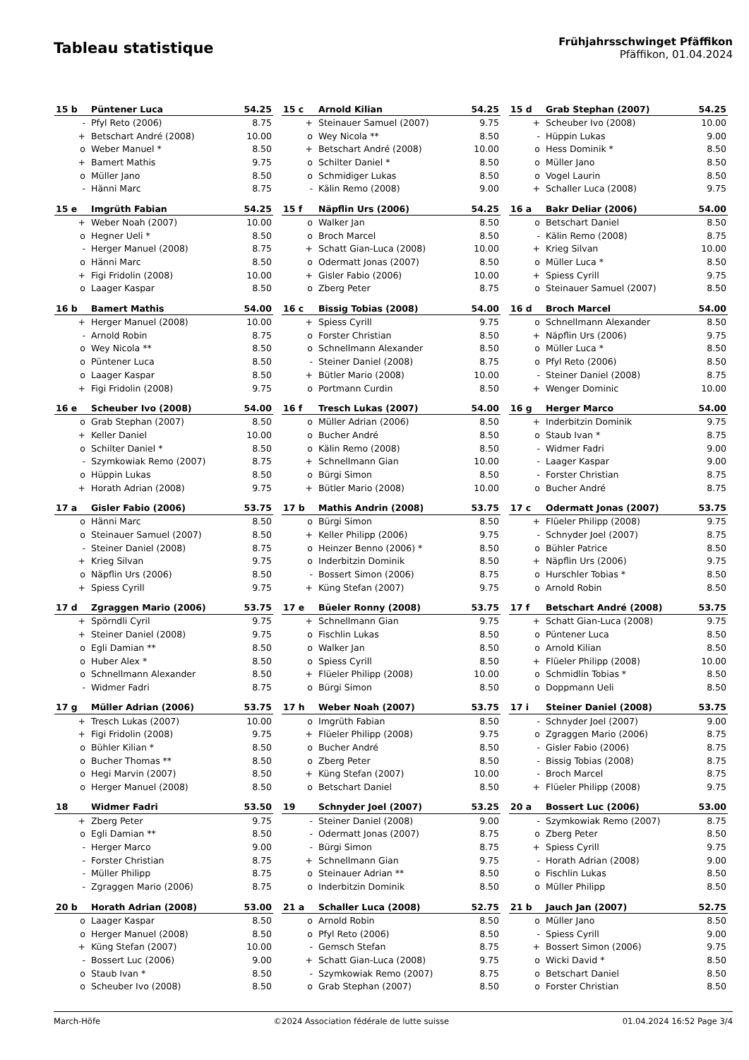Tableau statistique
Frühjahrsschwinget Pfäffikon
Pfäffikon, 01.04.2024
| 15 b | Püntener Luca | 54.25 |
| --- | --- | --- |
| - | Pfyl Reto (2006) | 8.75 |
| + | Betschart André (2008) | 10.00 |
| o | Weber Manuel * | 8.50 |
| + | Bamert Mathis | 9.75 |
| o | Müller Jano | 8.50 |
| - | Hänni Marc | 8.75 |
| 15 c | Arnold Kilian | 54.25 |
| --- | --- | --- |
| + | Steinauer Samuel (2007) | 9.75 |
| o | Wey Nicola ** | 8.50 |
| + | Betschart André (2008) | 10.00 |
| o | Schilter Daniel * | 8.50 |
| o | Schmidiger Lukas | 8.50 |
| - | Kälin Remo (2008) | 9.00 |
| 15 d | Grab Stephan (2007) | 54.25 |
| --- | --- | --- |
| + | Scheuber Ivo (2008) | 10.00 |
| - | Hüppin Lukas | 9.00 |
| o | Hess Dominik * | 8.50 |
| o | Müller Jano | 8.50 |
| o | Vogel Laurin | 8.50 |
| + | Schaller Luca (2008) | 9.75 |
| 15 e | Imgrüth Fabian | 54.25 |
| --- | --- | --- |
| + | Weber Noah (2007) | 10.00 |
| o | Hegner Ueli * | 8.50 |
| - | Herger Manuel (2008) | 8.75 |
| o | Hänni Marc | 8.50 |
| + | Figi Fridolin (2008) | 10.00 |
| o | Laager Kaspar | 8.50 |
| 15 f | Näpflin Urs (2006) | 54.25 |
| --- | --- | --- |
| o | Walker Jan | 8.50 |
| o | Broch Marcel | 8.50 |
| + | Schatt Gian-Luca (2008) | 10.00 |
| o | Odermatt Jonas (2007) | 8.50 |
| + | Gisler Fabio (2006) | 10.00 |
| o | Zberg Peter | 8.75 |
| 16 a | Bakr Deliar (2006) | 54.00 |
| --- | --- | --- |
| o | Betschart Daniel | 8.50 |
| - | Kälin Remo (2008) | 8.75 |
| + | Krieg Silvan | 10.00 |
| o | Müller Luca * | 8.50 |
| + | Spiess Cyrill | 9.75 |
| o | Steinauer Samuel (2007) | 8.50 |
| 16 b | Bamert Mathis | 54.00 |
| --- | --- | --- |
| + | Herger Manuel (2008) | 10.00 |
| - | Arnold Robin | 8.75 |
| o | Wey Nicola ** | 8.50 |
| o | Püntener Luca | 8.50 |
| o | Laager Kaspar | 8.50 |
| + | Figi Fridolin (2008) | 9.75 |
| 16 c | Bissig Tobias (2008) | 54.00 |
| --- | --- | --- |
| + | Spiess Cyrill | 9.75 |
| o | Forster Christian | 8.50 |
| o | Schnellmann Alexander | 8.50 |
| - | Steiner Daniel (2008) | 8.75 |
| + | Bütler Mario (2008) | 10.00 |
| o | Portmann Curdin | 8.50 |
| 16 d | Broch Marcel | 54.00 |
| --- | --- | --- |
| o | Schnellmann Alexander | 8.50 |
| + | Näpflin Urs (2006) | 9.75 |
| o | Müller Luca * | 8.50 |
| o | Pfyl Reto (2006) | 8.50 |
| - | Steiner Daniel (2008) | 8.75 |
| + | Wenger Dominic | 10.00 |
| 16 e | Scheuber Ivo (2008) | 54.00 |
| --- | --- | --- |
| o | Grab Stephan (2007) | 8.50 |
| + | Keller Daniel | 10.00 |
| o | Schilter Daniel * | 8.50 |
| - | Szymkowiak Remo (2007) | 8.75 |
| o | Hüppin Lukas | 8.50 |
| + | Horath Adrian (2008) | 9.75 |
| 16 f | Tresch Lukas (2007) | 54.00 |
| --- | --- | --- |
| o | Müller Adrian (2006) | 8.50 |
| o | Bucher André | 8.50 |
| o | Kälin Remo (2008) | 8.50 |
| + | Schnellmann Gian | 10.00 |
| o | Bürgi Simon | 8.50 |
| + | Bütler Mario (2008) | 10.00 |
| 16 g | Herger Marco | 54.00 |
| --- | --- | --- |
| + | Inderbitzin Dominik | 9.75 |
| o | Staub Ivan * | 8.75 |
| - | Widmer Fadri | 9.00 |
| - | Laager Kaspar | 9.00 |
| - | Forster Christian | 8.75 |
| o | Bucher André | 8.75 |
| 17 a | Gisler Fabio (2006) | 53.75 |
| --- | --- | --- |
| o | Hänni Marc | 8.50 |
| o | Steinauer Samuel (2007) | 8.50 |
| - | Steiner Daniel (2008) | 8.75 |
| + | Krieg Silvan | 9.75 |
| o | Näpflin Urs (2006) | 8.50 |
| + | Spiess Cyrill | 9.75 |
| 17 b | Mathis Andrin (2008) | 53.75 |
| --- | --- | --- |
| o | Bürgi Simon | 8.50 |
| + | Keller Philipp (2006) | 9.75 |
| o | Heinzer Benno (2006) * | 8.50 |
| o | Inderbitzin Dominik | 8.50 |
| - | Bossert Simon (2006) | 8.75 |
| + | Küng Stefan (2007) | 9.75 |
| 17 c | Odermatt Jonas (2007) | 53.75 |
| --- | --- | --- |
| + | Flüeler Philipp (2008) | 9.75 |
| - | Schnyder Joel (2007) | 8.75 |
| o | Bühler Patrice | 8.50 |
| + | Näpflin Urs (2006) | 9.75 |
| o | Hurschler Tobias * | 8.50 |
| o | Arnold Robin | 8.50 |
| 17 d | Zgraggen Mario (2006) | 53.75 |
| --- | --- | --- |
| + | Spörndli Cyril | 9.75 |
| + | Steiner Daniel (2008) | 9.75 |
| o | Egli Damian ** | 8.50 |
| o | Huber Alex * | 8.50 |
| o | Schnellmann Alexander | 8.50 |
| - | Widmer Fadri | 8.75 |
| 17 e | Büeler Ronny (2008) | 53.75 |
| --- | --- | --- |
| + | Schnellmann Gian | 9.75 |
| o | Fischlin Lukas | 8.50 |
| o | Walker Jan | 8.50 |
| o | Spiess Cyrill | 8.50 |
| + | Flüeler Philipp (2008) | 10.00 |
| o | Bürgi Simon | 8.50 |
| 17 f | Betschart André (2008) | 53.75 |
| --- | --- | --- |
| + | Schatt Gian-Luca (2008) | 9.75 |
| o | Püntener Luca | 8.50 |
| o | Arnold Kilian | 8.50 |
| + | Flüeler Philipp (2008) | 10.00 |
| o | Schmidlin Tobias * | 8.50 |
| o | Doppmann Ueli | 8.50 |
| 17 g | Müller Adrian (2006) | 53.75 |
| --- | --- | --- |
| + | Tresch Lukas (2007) | 10.00 |
| + | Figi Fridolin (2008) | 9.75 |
| o | Bühler Kilian * | 8.50 |
| o | Bucher Thomas ** | 8.50 |
| o | Hegi Marvin (2007) | 8.50 |
| o | Herger Manuel (2008) | 8.50 |
| 17 h | Weber Noah (2007) | 53.75 |
| --- | --- | --- |
| o | Imgrüth Fabian | 8.50 |
| + | Flüeler Philipp (2008) | 9.75 |
| o | Bucher André | 8.50 |
| o | Zberg Peter | 8.50 |
| + | Küng Stefan (2007) | 10.00 |
| o | Betschart Daniel | 8.50 |
| 17 i | Steiner Daniel (2008) | 53.75 |
| --- | --- | --- |
| - | Schnyder Joel (2007) | 9.00 |
| o | Zgraggen Mario (2006) | 8.75 |
| - | Gisler Fabio (2006) | 8.75 |
| - | Bissig Tobias (2008) | 8.75 |
| - | Broch Marcel | 8.75 |
| + | Flüeler Philipp (2008) | 9.75 |
| 18 | Widmer Fadri | 53.50 |
| --- | --- | --- |
| + | Zberg Peter | 9.75 |
| o | Egli Damian ** | 8.50 |
| - | Herger Marco | 9.00 |
| - | Forster Christian | 8.75 |
| - | Müller Philipp | 8.75 |
| - | Zgraggen Mario (2006) | 8.75 |
| 19 | Schnyder Joel (2007) | 53.25 |
| --- | --- | --- |
| - | Steiner Daniel (2008) | 9.00 |
| - | Odermatt Jonas (2007) | 8.75 |
| - | Bürgi Simon | 8.75 |
| + | Schnellmann Gian | 9.75 |
| o | Steinauer Adrian ** | 8.50 |
| o | Inderbitzin Dominik | 8.50 |
| 20 a | Bossert Luc (2006) | 53.00 |
| --- | --- | --- |
| - | Szymkowiak Remo (2007) | 8.75 |
| o | Zberg Peter | 8.50 |
| + | Spiess Cyrill | 9.75 |
| - | Horath Adrian (2008) | 9.00 |
| o | Fischlin Lukas | 8.50 |
| o | Müller Philipp | 8.50 |
| 20 b | Horath Adrian (2008) | 53.00 |
| --- | --- | --- |
| o | Laager Kaspar | 8.50 |
| o | Herger Manuel (2008) | 8.50 |
| + | Küng Stefan (2007) | 10.00 |
| - | Bossert Luc (2006) | 9.00 |
| o | Staub Ivan * | 8.50 |
| o | Scheuber Ivo (2008) | 8.50 |
| 21 a | Schaller Luca (2008) | 52.75 |
| --- | --- | --- |
| o | Arnold Robin | 8.50 |
| o | Pfyl Reto (2006) | 8.50 |
| - | Gemsch Stefan | 8.75 |
| + | Schatt Gian-Luca (2008) | 9.75 |
| - | Szymkowiak Remo (2007) | 8.75 |
| o | Grab Stephan (2007) | 8.50 |
| 21 b | Jauch Jan (2007) | 52.75 |
| --- | --- | --- |
| o | Müller Jano | 8.50 |
| - | Spiess Cyrill | 9.00 |
| + | Bossert Simon (2006) | 9.75 |
| o | Wicki David * | 8.50 |
| o | Betschart Daniel | 8.50 |
| o | Forster Christian | 8.50 |
March-Höfe ©2024 Association fédérale de lutte suisse 01.04.2024 16:52 Page 3/4